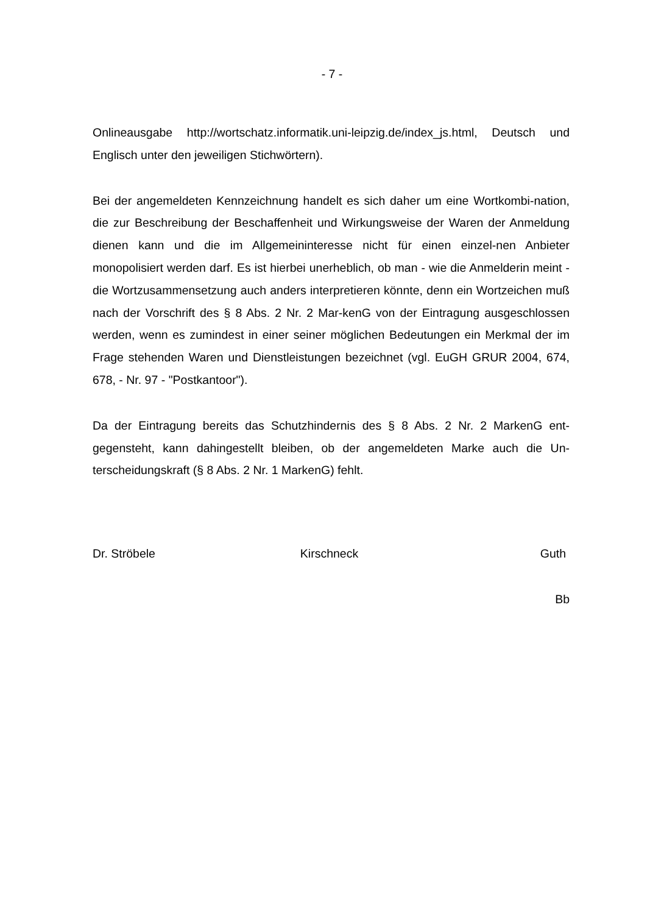- 7 -
Onlineausgabe http://wortschatz.informatik.uni-leipzig.de/index_js.html, Deutsch und Englisch unter den jeweiligen Stichwörtern).
Bei der angemeldeten Kennzeichnung handelt es sich daher um eine Wortkombi-nation, die zur Beschreibung der Beschaffenheit und Wirkungsweise der Waren der Anmeldung dienen kann und die im Allgemeininteresse nicht für einen einzel-nen Anbieter monopolisiert werden darf. Es ist hierbei unerheblich, ob man - wie die Anmelderin meint - die Wortzusammensetzung auch anders interpretieren könnte, denn ein Wortzeichen muß nach der Vorschrift des § 8 Abs. 2 Nr. 2 Mar-kenG von der Eintragung ausgeschlossen werden, wenn es zumindest in einer seiner möglichen Bedeutungen ein Merkmal der im Frage stehenden Waren und Dienstleistungen bezeichnet (vgl. EuGH GRUR 2004, 674, 678, - Nr. 97 - "Postkantoor").
Da der Eintragung bereits das Schutzhindernis des § 8 Abs. 2 Nr. 2 MarkenG ent-gegensteht, kann dahingestellt bleiben, ob der angemeldeten Marke auch die Un-terscheidungskraft (§ 8 Abs. 2 Nr. 1 MarkenG) fehlt.
Dr. Ströbele Kirschneck Guth
Bb